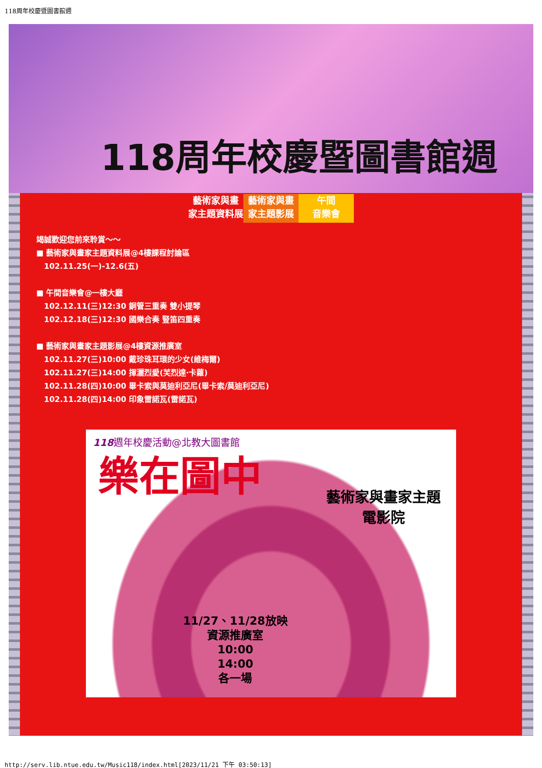118周年校慶暨圖書館週
118周年校慶暨圖書館週
藝術家與畫
家主題資料展
藝術家與畫
家主題影展
午間
音樂會
竭誠歡迎您前來聆賞～～
■ 藝術家與畫家主題資料展@4樓課程討論區
102.11.25(一)-12.6(五)
■ 午間音樂會@一樓大廳
102.12.11(三)12:30 銅管三重奏 雙小提琴
102.12.18(三)12:30 國樂合奏 豎笛四重奏
■ 藝術家與畫家主題影展@4樓資源推廣室
102.11.27(三)10:00 戴珍珠耳環的少女(維梅爾)
102.11.27(三)14:00 揮灑烈愛(芙烈達‧卡蘿)
102.11.28(四)10:00 畢卡索與莫迪利亞尼(畢卡索/莫迪利亞尼)
102.11.28(四)14:00 印象雷諾瓦(雷諾瓦)
118週年校慶活動@北教大圖書館
樂在圖中
藝術家與畫家主題
電影院
11/27、11/28放映
資源推廣室
10:00
14:00
各一場
http://serv.lib.ntue.edu.tw/Music118/index.html[2023/11/21 下午 03:50:13]